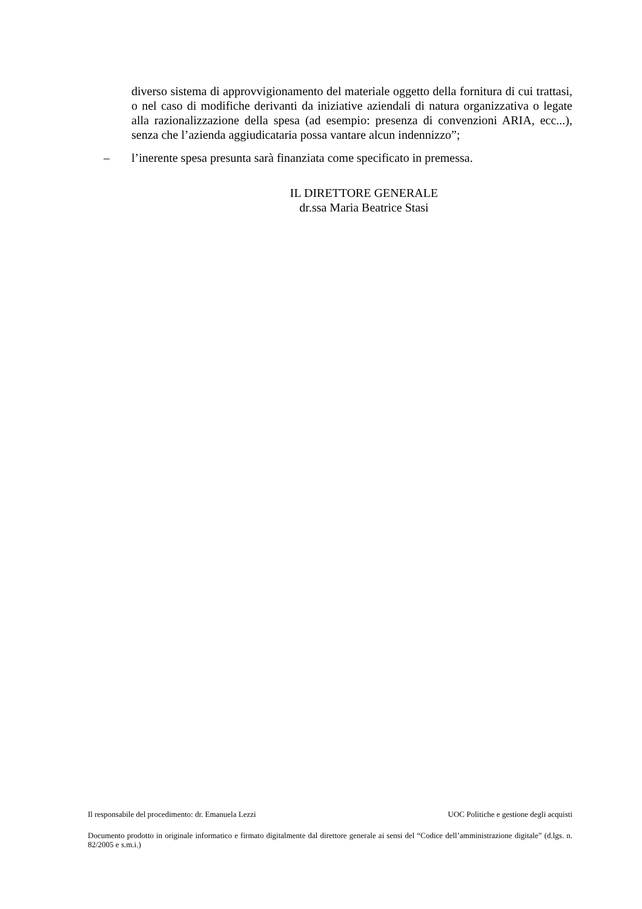diverso sistema di approvvigionamento del materiale oggetto della fornitura di cui trattasi, o nel caso di modifiche derivanti da iniziative aziendali di natura organizzativa o legate alla razionalizzazione della spesa (ad esempio: presenza di convenzioni ARIA, ecc...), senza che l’azienda aggiudicataria possa vantare alcun indennizzo”;
– l’inerente spesa presunta sarà finanziata come specificato in premessa.
IL DIRETTORE GENERALE
dr.ssa Maria Beatrice Stasi
Il responsabile del procedimento: dr. Emanuela Lezzi UOC Politiche e gestione degli acquisti
Documento prodotto in originale informatico e firmato digitalmente dal direttore generale ai sensi del “Codice dell’amministrazione digitale” (d.lgs. n. 82/2005 e s.m.i.)